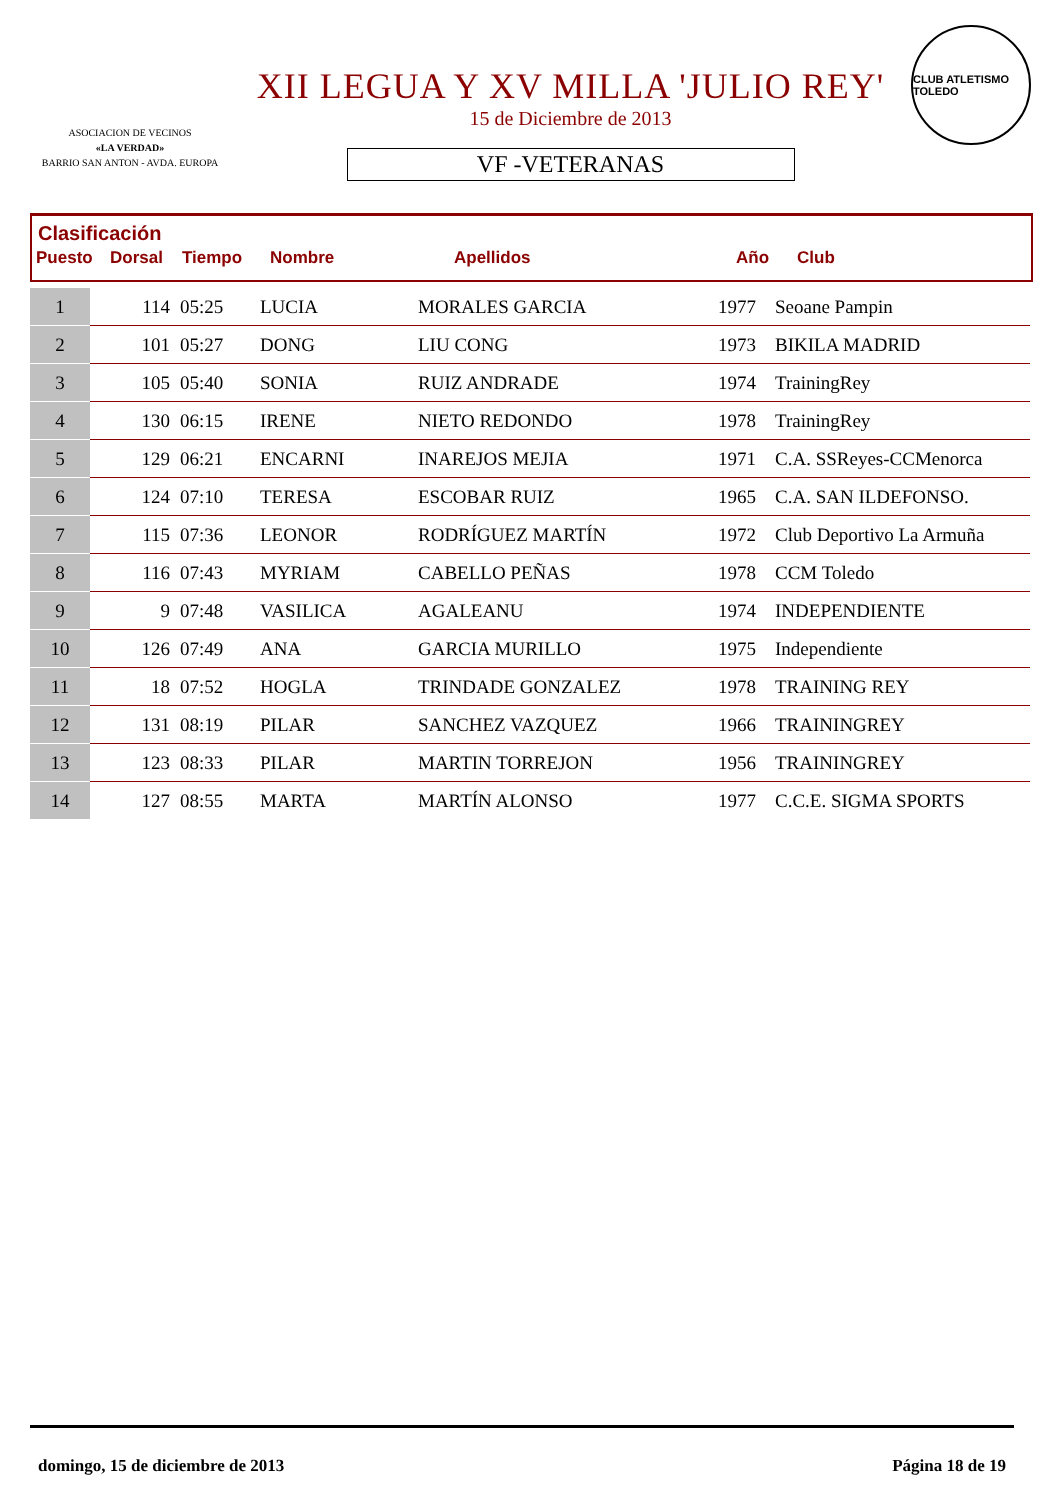ASOCIACION DE VECINOS
«LA VERDAD»
BARRIO SAN ANTON - AVDA. EUROPA
XII LEGUA Y XV MILLA 'JULIO REY'
15 de Diciembre de 2013
VF -VETERANAS
CLUB ATLETISMO TOLEDO
Clasificación
| Puesto | Dorsal | Tiempo | Nombre | Apellidos | Año | Club |
| --- | --- | --- | --- | --- | --- | --- |
| 1 | 114 | 05:25 | LUCIA | MORALES GARCIA | 1977 | Seoane Pampin |
| 2 | 101 | 05:27 | DONG | LIU CONG | 1973 | BIKILA MADRID |
| 3 | 105 | 05:40 | SONIA | RUIZ ANDRADE | 1974 | TrainingRey |
| 4 | 130 | 06:15 | IRENE | NIETO REDONDO | 1978 | TrainingRey |
| 5 | 129 | 06:21 | ENCARNI | INAREJOS MEJIA | 1971 | C.A. SSReyes-CCMenorca |
| 6 | 124 | 07:10 | TERESA | ESCOBAR RUIZ | 1965 | C.A. SAN ILDEFONSO. |
| 7 | 115 | 07:36 | LEONOR | RODRÍGUEZ MARTÍN | 1972 | Club Deportivo La Armuña |
| 8 | 116 | 07:43 | MYRIAM | CABELLO PEÑAS | 1978 | CCM Toledo |
| 9 | 9 | 07:48 | VASILICA | AGALEANU | 1974 | INDEPENDIENTE |
| 10 | 126 | 07:49 | ANA | GARCIA MURILLO | 1975 | Independiente |
| 11 | 18 | 07:52 | HOGLA | TRINDADE GONZALEZ | 1978 | TRAINING REY |
| 12 | 131 | 08:19 | PILAR | SANCHEZ VAZQUEZ | 1966 | TRAININGREY |
| 13 | 123 | 08:33 | PILAR | MARTIN TORREJON | 1956 | TRAININGREY |
| 14 | 127 | 08:55 | MARTA | MARTÍN ALONSO | 1977 | C.C.E. SIGMA SPORTS |
domingo, 15 de diciembre de 2013 Página 18 de 19